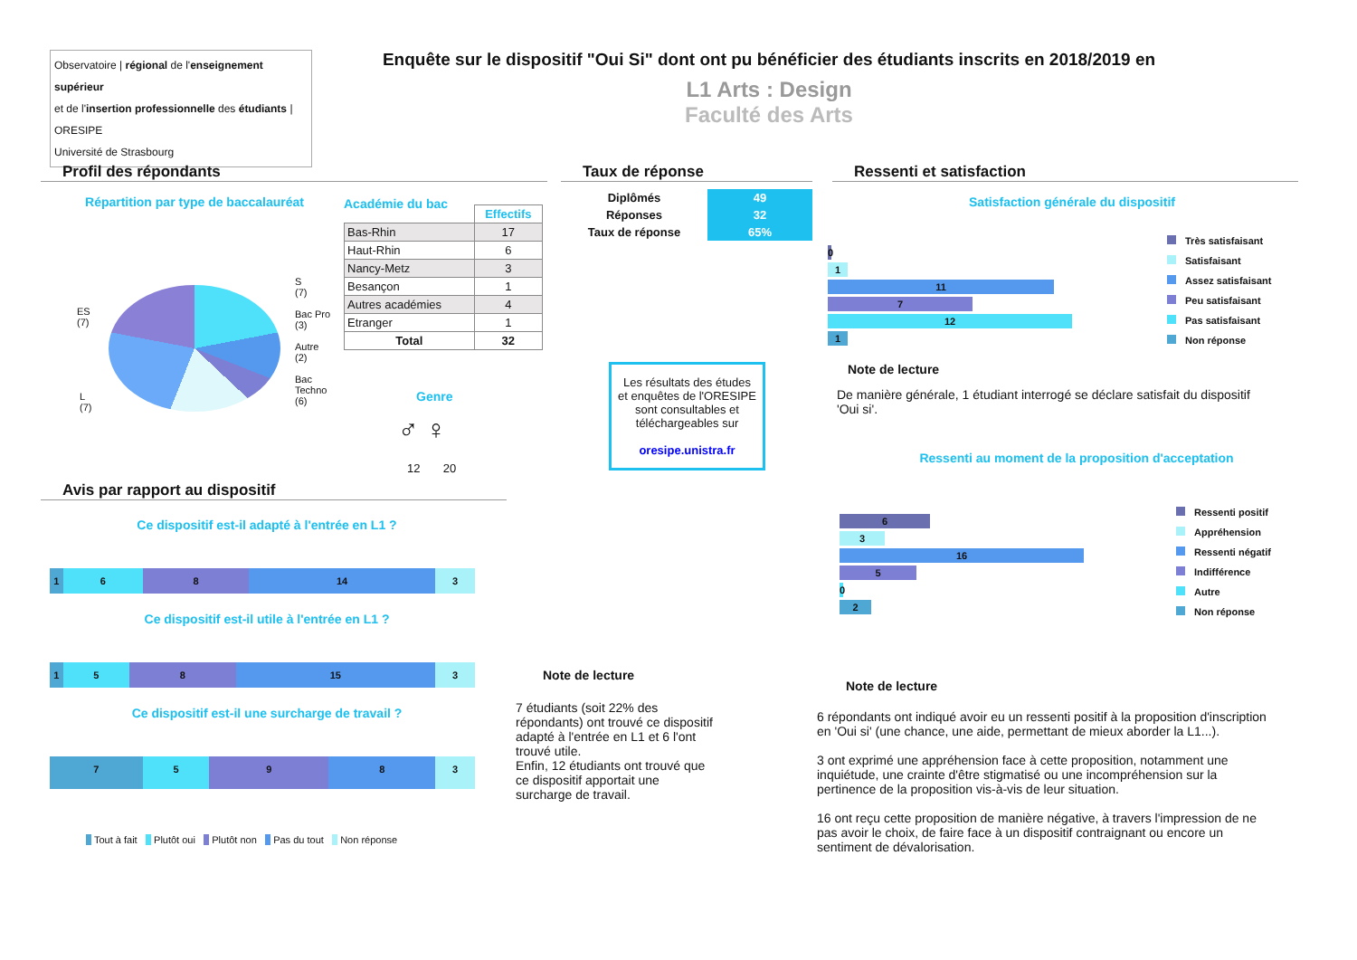Observatoire | régional de l'enseignement supérieur
et de l'insertion professionnelle des étudiants | ORESIPE
Université de Strasbourg
Enquête sur le dispositif "Oui Si" dont ont pu bénéficier des étudiants inscrits en 2018/2019 en
L1 Arts : Design
Faculté des Arts
Profil des répondants
Répartition par type de baccalauréat
ES
(7)
L
(7)
S
(7)
Bac Pro
(3)
Autre
(2)
Bac
Techno
(6)
Académie du bac
| | Effectifs |
| Bas-Rhin | 17 |
| Haut-Rhin | 6 |
| Nancy-Metz | 3 |
| Besançon | 1 |
| Autres académies | 4 |
| Etranger | 1 |
| Total | 32 |
Genre
♂ ♀
12 20
Taux de réponse
| Diplômés | 49 |
| Réponses | 32 |
| Taux de réponse | 65% |
Les résultats des études et enquêtes de l'ORESIPE sont consultables et téléchargeables sur
oresipe.unistra.fr
Avis par rapport au dispositif
Ce dispositif est-il adapté à l'entrée en L1 ?
1 6 8 14 3
Ce dispositif est-il utile à l'entrée en L1 ?
1 5 8 15 3
Ce dispositif est-il une surcharge de travail ?
7 5 9 8 3
Tout à fait Plutôt oui Plutôt non Pas du tout Non réponse
Note de lecture
7 étudiants (soit 22% des répondants) ont trouvé ce dispositif adapté à l'entrée en L1 et 6 l'ont trouvé utile.
Enfin, 12 étudiants ont trouvé que ce dispositif apportait une surcharge de travail.
Ressenti et satisfaction
Satisfaction générale du dispositif
0
1
11
7
12
1
Très satisfaisant
Satisfaisant
Assez satisfaisant
Peu satisfaisant
Pas satisfaisant
Non réponse
Note de lecture
De manière générale, 1 étudiant interrogé se déclare satisfait du dispositif 'Oui si'.
Ressenti au moment de la proposition d'acceptation
6
3
16
5
0
2
Ressenti positif
Appréhension
Ressenti négatif
Indifférence
Autre
Non réponse
Note de lecture
6 répondants ont indiqué avoir eu un ressenti positif à la proposition d'inscription en 'Oui si' (une chance, une aide, permettant de mieux aborder la L1...).
3 ont exprimé une appréhension face à cette proposition, notamment une inquiétude, une crainte d'être stigmatisé ou une incompréhension sur la pertinence de la proposition vis-à-vis de leur situation.
16 ont reçu cette proposition de manière négative, à travers l'impression de ne pas avoir le choix, de faire face à un dispositif contraignant ou encore un sentiment de dévalorisation.